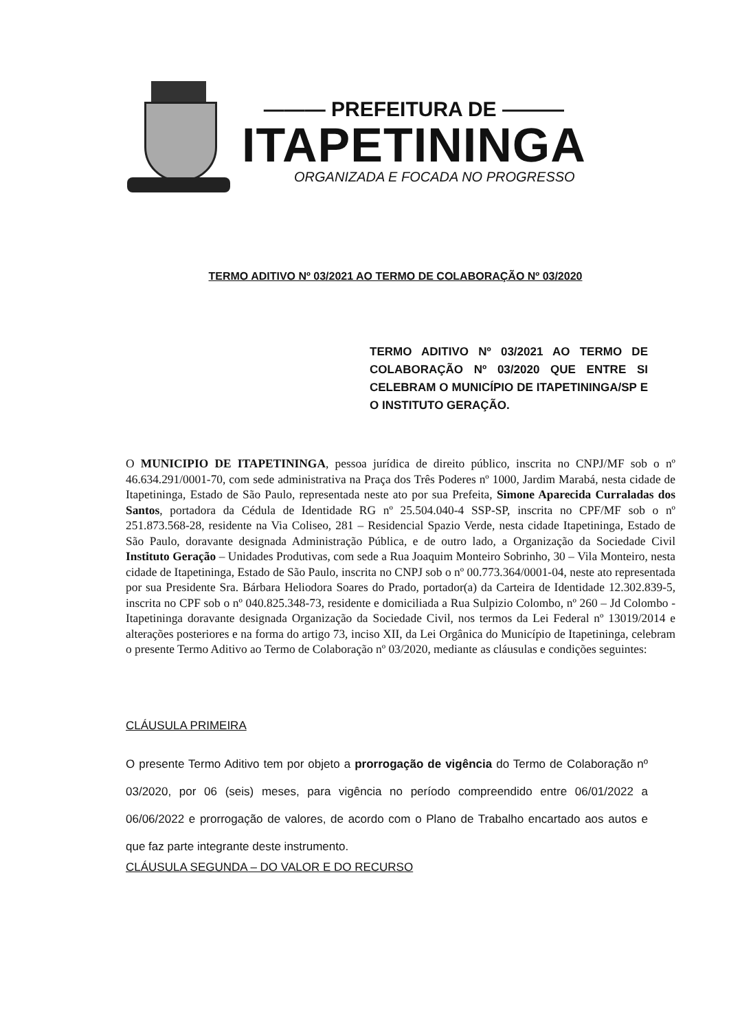——— PREFEITURA DE ———
ITAPETININGA
ORGANIZADA E FOCADA NO PROGRESSO
TERMO ADITIVO Nº 03/2021 AO TERMO DE COLABORAÇÃO Nº 03/2020
TERMO ADITIVO Nº 03/2021 AO TERMO DE COLABORAÇÃO Nº 03/2020 QUE ENTRE SI CELEBRAM O MUNICÍPIO DE ITAPETININGA/SP E O INSTITUTO GERAÇÃO.
O MUNICIPIO DE ITAPETININGA, pessoa jurídica de direito público, inscrita no CNPJ/MF sob o nº 46.634.291/0001-70, com sede administrativa na Praça dos Três Poderes nº 1000, Jardim Marabá, nesta cidade de Itapetininga, Estado de São Paulo, representada neste ato por sua Prefeita, Simone Aparecida Curraladas dos Santos, portadora da Cédula de Identidade RG nº 25.504.040-4 SSP-SP, inscrita no CPF/MF sob o nº 251.873.568-28, residente na Via Coliseo, 281 – Residencial Spazio Verde, nesta cidade Itapetininga, Estado de São Paulo, doravante designada Administração Pública, e de outro lado, a Organização da Sociedade Civil Instituto Geração – Unidades Produtivas, com sede a Rua Joaquim Monteiro Sobrinho, 30 – Vila Monteiro, nesta cidade de Itapetininga, Estado de São Paulo, inscrita no CNPJ sob o nº 00.773.364/0001-04, neste ato representada por sua Presidente Sra. Bárbara Heliodora Soares do Prado, portador(a) da Carteira de Identidade 12.302.839-5, inscrita no CPF sob o nº 040.825.348-73, residente e domiciliada a Rua Sulpizio Colombo, nº 260 – Jd Colombo - Itapetininga doravante designada Organização da Sociedade Civil, nos termos da Lei Federal nº 13019/2014 e alterações posteriores e na forma do artigo 73, inciso XII, da Lei Orgânica do Município de Itapetininga, celebram o presente Termo Aditivo ao Termo de Colaboração nº 03/2020, mediante as cláusulas e condições seguintes:
CLÁUSULA PRIMEIRA
O presente Termo Aditivo tem por objeto a prorrogação de vigência do Termo de Colaboração nº 03/2020, por 06 (seis) meses, para vigência no período compreendido entre 06/01/2022 a 06/06/2022 e prorrogação de valores, de acordo com o Plano de Trabalho encartado aos autos e que faz parte integrante deste instrumento.
CLÁUSULA SEGUNDA – DO VALOR E DO RECURSO